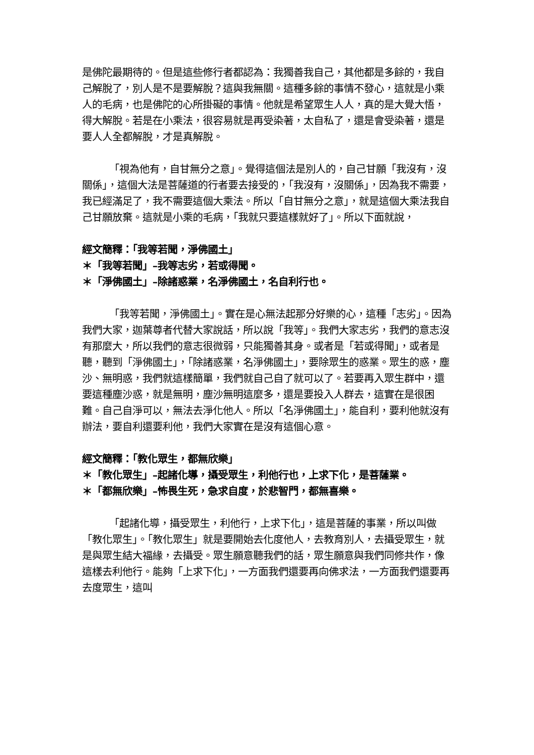是佛陀最期待的。但是這些修行者都認為：我獨善我自己，其他都是多餘的，我自己解脫了，別人是不是要解脫？這與我無關。這種多餘的事情不發心，這就是小乘人的毛病，也是佛陀的心所掛礙的事情。他就是希望眾生人人，真的是大覺大悟，得大解脫。若是在小乘法，很容易就是再受染著，太自私了，還是會受染著，還是要人人全都解脫，才是真解脫。
「視為他有，自甘無分之意」。覺得這個法是別人的，自己甘願「我沒有，沒關係」，這個大法是菩薩道的行者要去接受的，「我沒有，沒關係」，因為我不需要，我已經滿足了，我不需要這個大乘法。所以「自甘無分之意」，就是這個大乘法我自己甘願放棄。這就是小乘的毛病，「我就只要這樣就好了」。所以下面就說，
經文簡釋：「我等若聞，淨佛國土」
＊「我等若聞」–我等志劣，若或得聞。
＊「淨佛國土」–除諸惑業，名淨佛國土，名自利行也。
「我等若聞，淨佛國土」。實在是心無法起那分好樂的心，這種「志劣」。因為我們大家，迦葉尊者代替大家說話，所以說「我等」。我們大家志劣，我們的意志沒有那麼大，所以我們的意志很微弱，只能獨善其身。或者是「若或得聞」，或者是聽，聽到「淨佛國土」，「除諸惑業，名淨佛國土」，要除眾生的惑業。眾生的惑，塵沙、無明惑，我們就這樣簡單，我們就自己自了就可以了。若要再入眾生群中，還要這種塵沙惑，就是無明，塵沙無明這麼多，還是要投入人群去，這實在是很困難。自己自淨可以，無法去淨化他人。所以「名淨佛國土」，能自利，要利他就沒有辦法，要自利還要利他，我們大家實在是沒有這個心意。
經文簡釋：「教化眾生，都無欣樂」
＊「教化眾生」–起諸化導，攝受眾生，利他行也，上求下化，是菩薩業。
＊「都無欣樂」–怖畏生死，急求自度，於悲智門，都無喜樂。
「起諸化導，攝受眾生，利他行，上求下化」，這是菩薩的事業，所以叫做「教化眾生」。「教化眾生」就是要開始去化度他人，去教育別人，去攝受眾生，就是與眾生結大福緣，去攝受。眾生願意聽我們的話，眾生願意與我們同修共作，像這樣去利他行。能夠「上求下化」，一方面我們還要再向佛求法，一方面我們還要再去度眾生，這叫